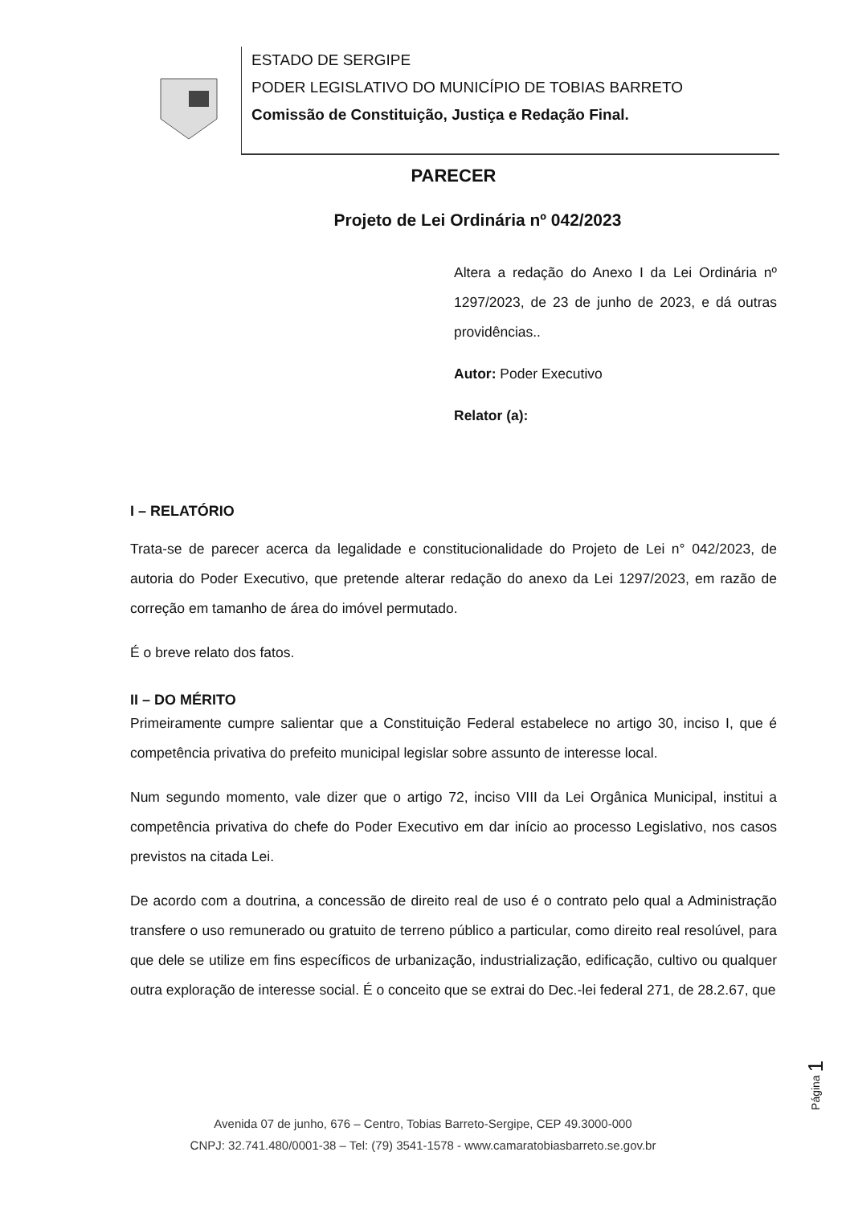ESTADO DE SERGIPE
PODER LEGISLATIVO DO MUNICÍPIO DE TOBIAS BARRETO
Comissão de Constituição, Justiça e Redação Final.
PARECER
Projeto de Lei Ordinária nº 042/2023
Altera a redação do Anexo I da Lei Ordinária nº 1297/2023, de 23 de junho de 2023, e dá outras providências..
Autor: Poder Executivo
Relator (a):
I – RELATÓRIO
Trata-se de parecer acerca da legalidade e constitucionalidade do Projeto de Lei n° 042/2023, de autoria do Poder Executivo, que pretende alterar redação do anexo da Lei 1297/2023, em razão de correção em tamanho de área do imóvel permutado.
É o breve relato dos fatos.
II – DO MÉRITO
Primeiramente cumpre salientar que a Constituição Federal estabelece no artigo 30, inciso I, que é competência privativa do prefeito municipal legislar sobre assunto de interesse local.
Num segundo momento, vale dizer que o artigo 72, inciso VIII da Lei Orgânica Municipal, institui a competência privativa do chefe do Poder Executivo em dar início ao processo Legislativo, nos casos previstos na citada Lei.
De acordo com a doutrina, a concessão de direito real de uso é o contrato pelo qual a Administração transfere o uso remunerado ou gratuito de terreno público a particular, como direito real resolúvel, para que dele se utilize em fins específicos de urbanização, industrialização, edificação, cultivo ou qualquer outra exploração de interesse social. É o conceito que se extrai do Dec.-lei federal 271, de 28.2.67, que
Página 1
Avenida 07 de junho, 676 – Centro, Tobias Barreto-Sergipe, CEP 49.3000-000
CNPJ: 32.741.480/0001-38 – Tel: (79) 3541-1578 - www.camaratobiasbarreto.se.gov.br